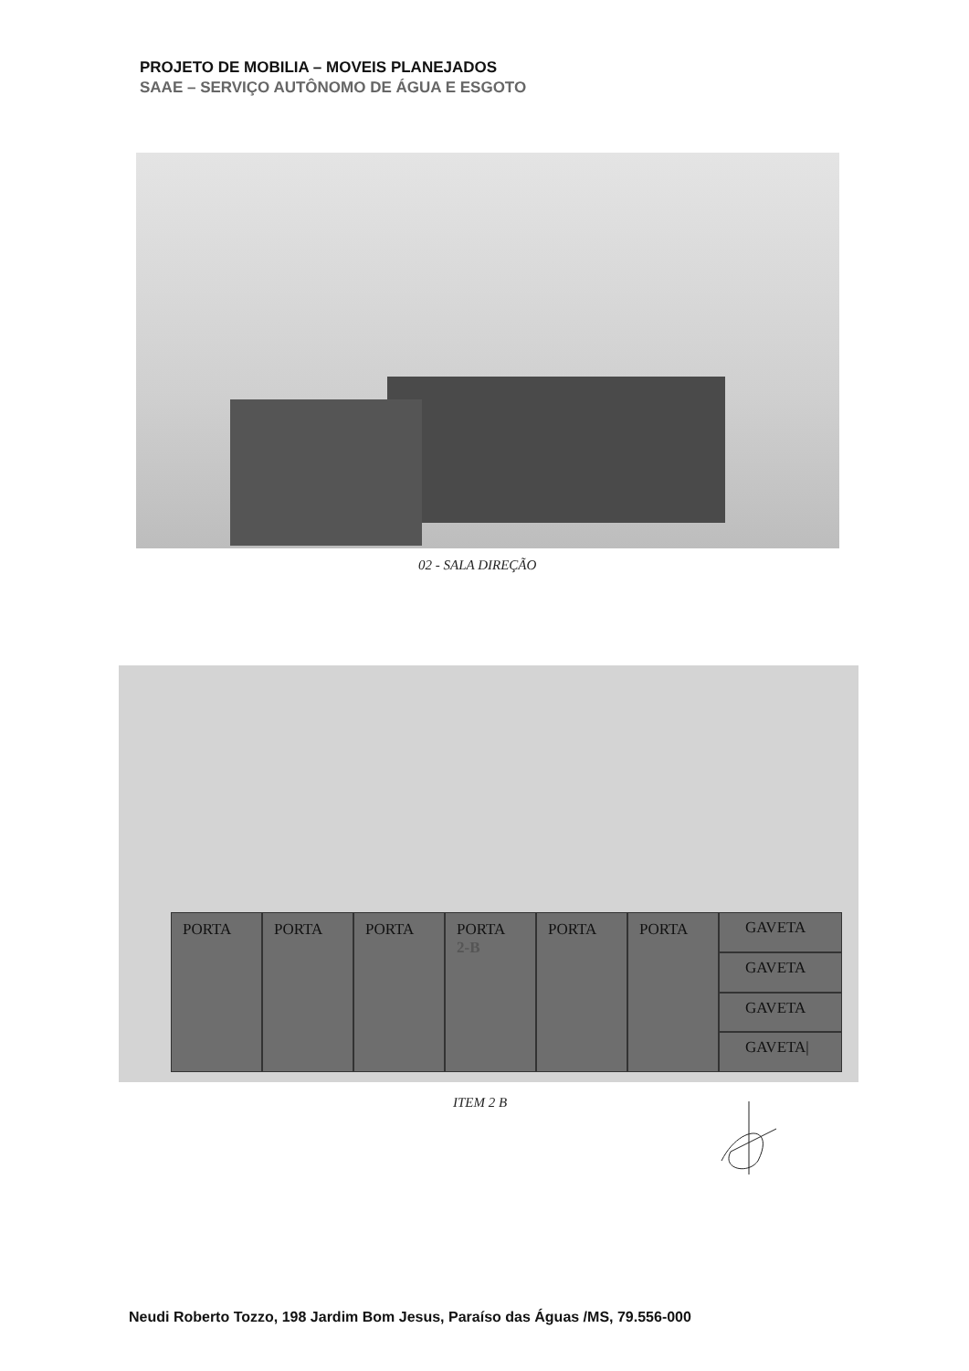PROJETO DE MOBILIA – MOVEIS PLANEJADOS
SAAE – SERVIÇO AUTÔNOMO DE ÁGUA E ESGOTO
02 - SALA DIREÇÃO
PORTA PORTA PORTA PORTA
2-B
PORTA PORTA GAVETA
GAVETA
GAVETA
GAVETA|
ITEM 2 B
Neudi Roberto Tozzo, 198 Jardim Bom Jesus, Paraíso das Águas /MS, 79.556-000